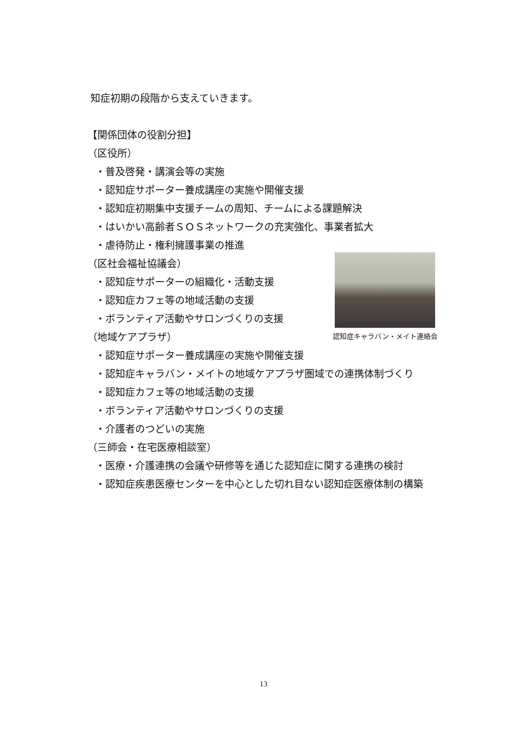知症初期の段階から支えていきます。
【関係団体の役割分担】
（区役所）
・普及啓発・講演会等の実施
・認知症サポーター養成講座の実施や開催支援
・認知症初期集中支援チームの周知、チームによる課題解決
・はいかい高齢者ＳＯＳネットワークの充実強化、事業者拡大
・虐待防止・権利擁護事業の推進
（区社会福祉協議会）
・認知症サポーターの組織化・活動支援
・認知症カフェ等の地域活動の支援
・ボランティア活動やサロンづくりの支援
（地域ケアプラザ）
・認知症サポーター養成講座の実施や開催支援
・認知症キャラバン・メイトの地域ケアプラザ圏域での連携体制づくり
・認知症カフェ等の地域活動の支援
・ボランティア活動やサロンづくりの支援
・介護者のつどいの実施
（三師会・在宅医療相談室）
・医療・介護連携の会議や研修等を通じた認知症に関する連携の検討
・認知症疾患医療センターを中心とした切れ目ない認知症医療体制の構築
認知症キャラバン・メイト連絡会
13